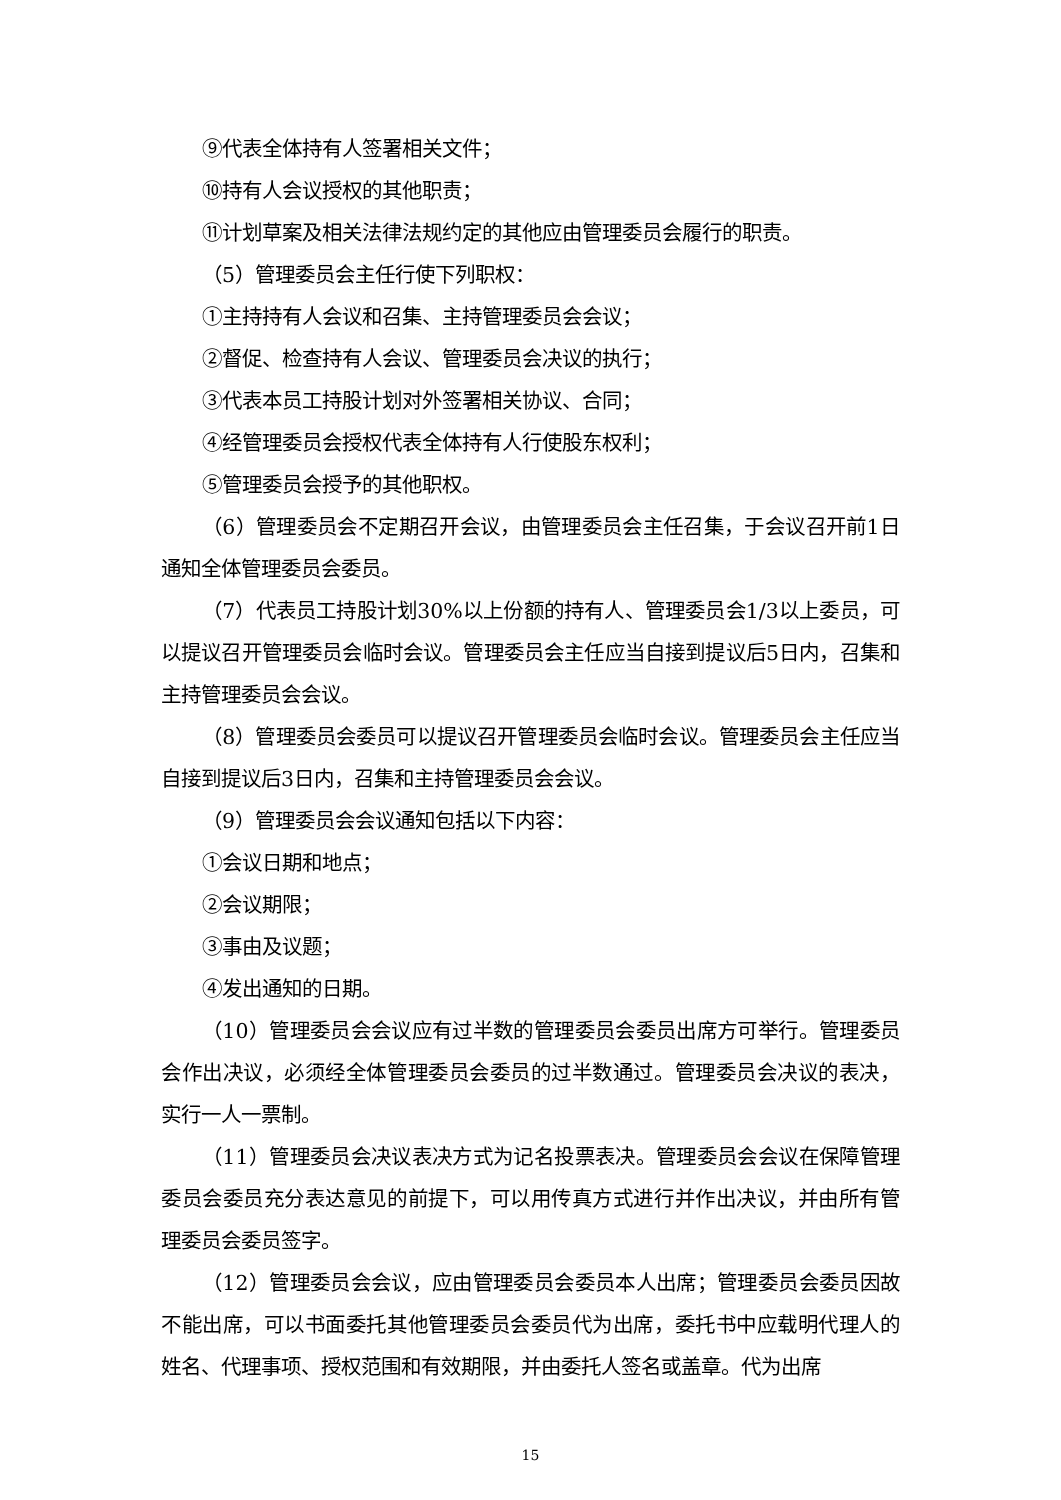⑨代表全体持有人签署相关文件；
⑩持有人会议授权的其他职责；
⑪计划草案及相关法律法规约定的其他应由管理委员会履行的职责。
（5）管理委员会主任行使下列职权：
①主持持有人会议和召集、主持管理委员会会议；
②督促、检查持有人会议、管理委员会决议的执行；
③代表本员工持股计划对外签署相关协议、合同；
④经管理委员会授权代表全体持有人行使股东权利；
⑤管理委员会授予的其他职权。
（6）管理委员会不定期召开会议，由管理委员会主任召集，于会议召开前1日通知全体管理委员会委员。
（7）代表员工持股计划30%以上份额的持有人、管理委员会1/3以上委员，可以提议召开管理委员会临时会议。管理委员会主任应当自接到提议后5日内，召集和主持管理委员会会议。
（8）管理委员会委员可以提议召开管理委员会临时会议。管理委员会主任应当自接到提议后3日内，召集和主持管理委员会会议。
（9）管理委员会会议通知包括以下内容：
①会议日期和地点；
②会议期限；
③事由及议题；
④发出通知的日期。
（10）管理委员会会议应有过半数的管理委员会委员出席方可举行。管理委员会作出决议，必须经全体管理委员会委员的过半数通过。管理委员会决议的表决，实行一人一票制。
（11）管理委员会决议表决方式为记名投票表决。管理委员会会议在保障管理委员会委员充分表达意见的前提下，可以用传真方式进行并作出决议，并由所有管理委员会委员签字。
（12）管理委员会会议，应由管理委员会委员本人出席；管理委员会委员因故不能出席，可以书面委托其他管理委员会委员代为出席，委托书中应载明代理人的姓名、代理事项、授权范围和有效期限，并由委托人签名或盖章。代为出席
15